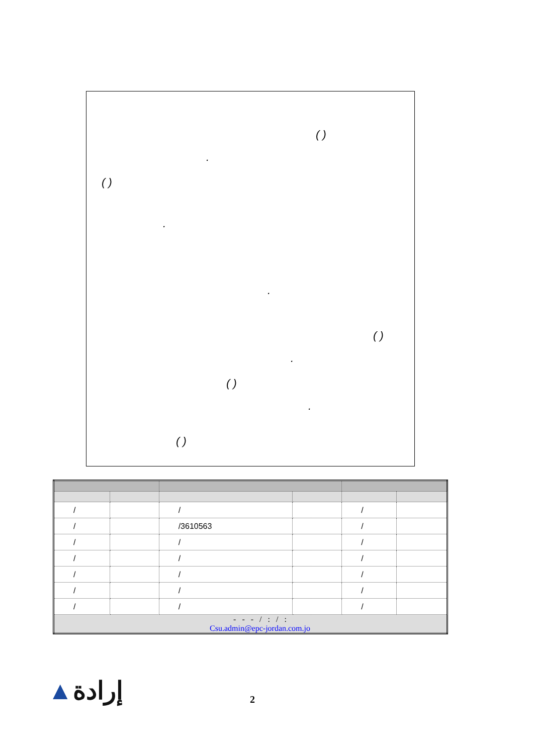( )
.
( )
.
.
( )
.
( )
.
( )
| / | | / | | / | |
| / | | /3610563 | | / | |
| / | | / | | / | |
| / | | / | | / | |
| / | | / | | / | |
| / | | / | | / | |
| / | | / | | / | |
| - - - / : / : Csu.admin@epc-jordan.com.jo | | | | | |
▲إرادة 2